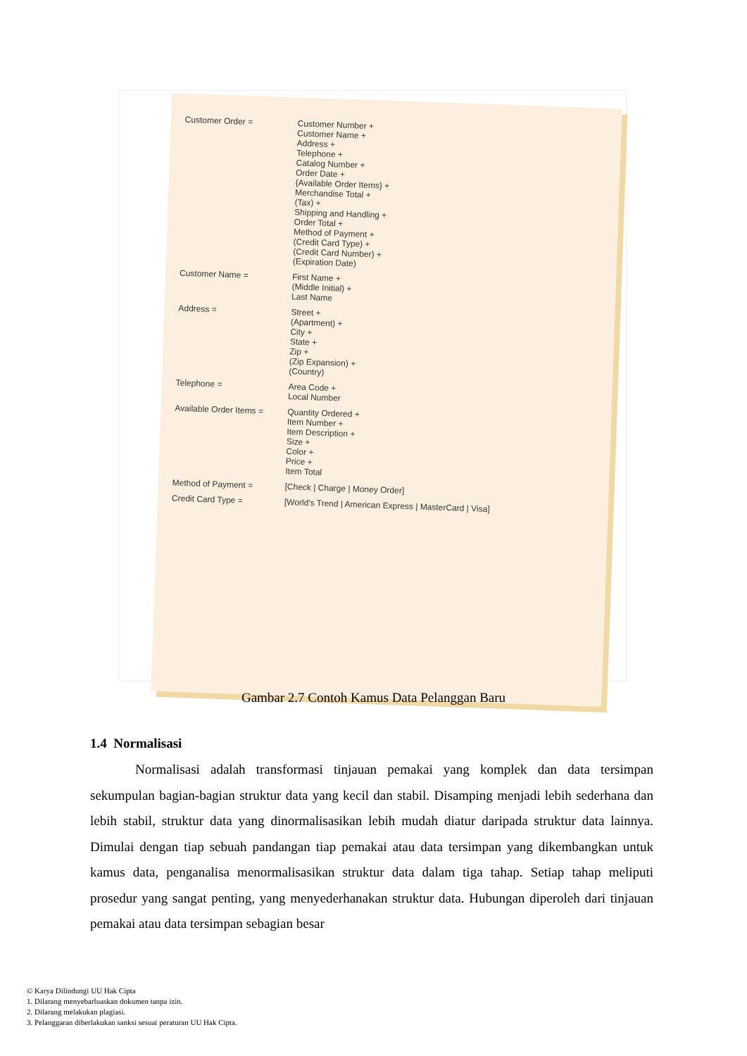Customer Order =
Customer Number +
Customer Name +
Address +
Telephone +
Catalog Number +
Order Date +
{Available Order Items} +
Merchandise Total +
(Tax) +
Shipping and Handling +
Order Total +
Method of Payment +
(Credit Card Type) +
(Credit Card Number) +
(Expiration Date)
Customer Name =
First Name +
(Middle Initial) +
Last Name
Address =
Street +
(Apartment) +
City +
State +
Zip +
(Zip Expansion) +
(Country)
Telephone =
Area Code +
Local Number
Available Order Items =
Quantity Ordered +
Item Number +
Item Description +
Size +
Color +
Price +
Item Total
Method of Payment =
[Check | Charge | Money Order]
Credit Card Type =
[World's Trend | American Express | MasterCard | Visa]
Gambar 2.7 Contoh Kamus Data Pelanggan Baru
1.4 Normalisasi
Normalisasi adalah transformasi tinjauan pemakai yang komplek dan data tersimpan sekumpulan bagian-bagian struktur data yang kecil dan stabil. Disamping menjadi lebih sederhana dan lebih stabil, struktur data yang dinormalisasikan lebih mudah diatur daripada struktur data lainnya. Dimulai dengan tiap sebuah pandangan tiap pemakai atau data tersimpan yang dikembangkan untuk kamus data, penganalisa menormalisasikan struktur data dalam tiga tahap. Setiap tahap meliputi prosedur yang sangat penting, yang menyederhanakan struktur data. Hubungan diperoleh dari tinjauan pemakai atau data tersimpan sebagian besar
© Karya Dilindungi UU Hak Cipta
1. Dilarang menyebarluaskan dokumen tanpa izin.
2. Dilarang melakukan plagiasi.
3. Pelanggaran diberlakukan sanksi sesuai peraturan UU Hak Cipta.